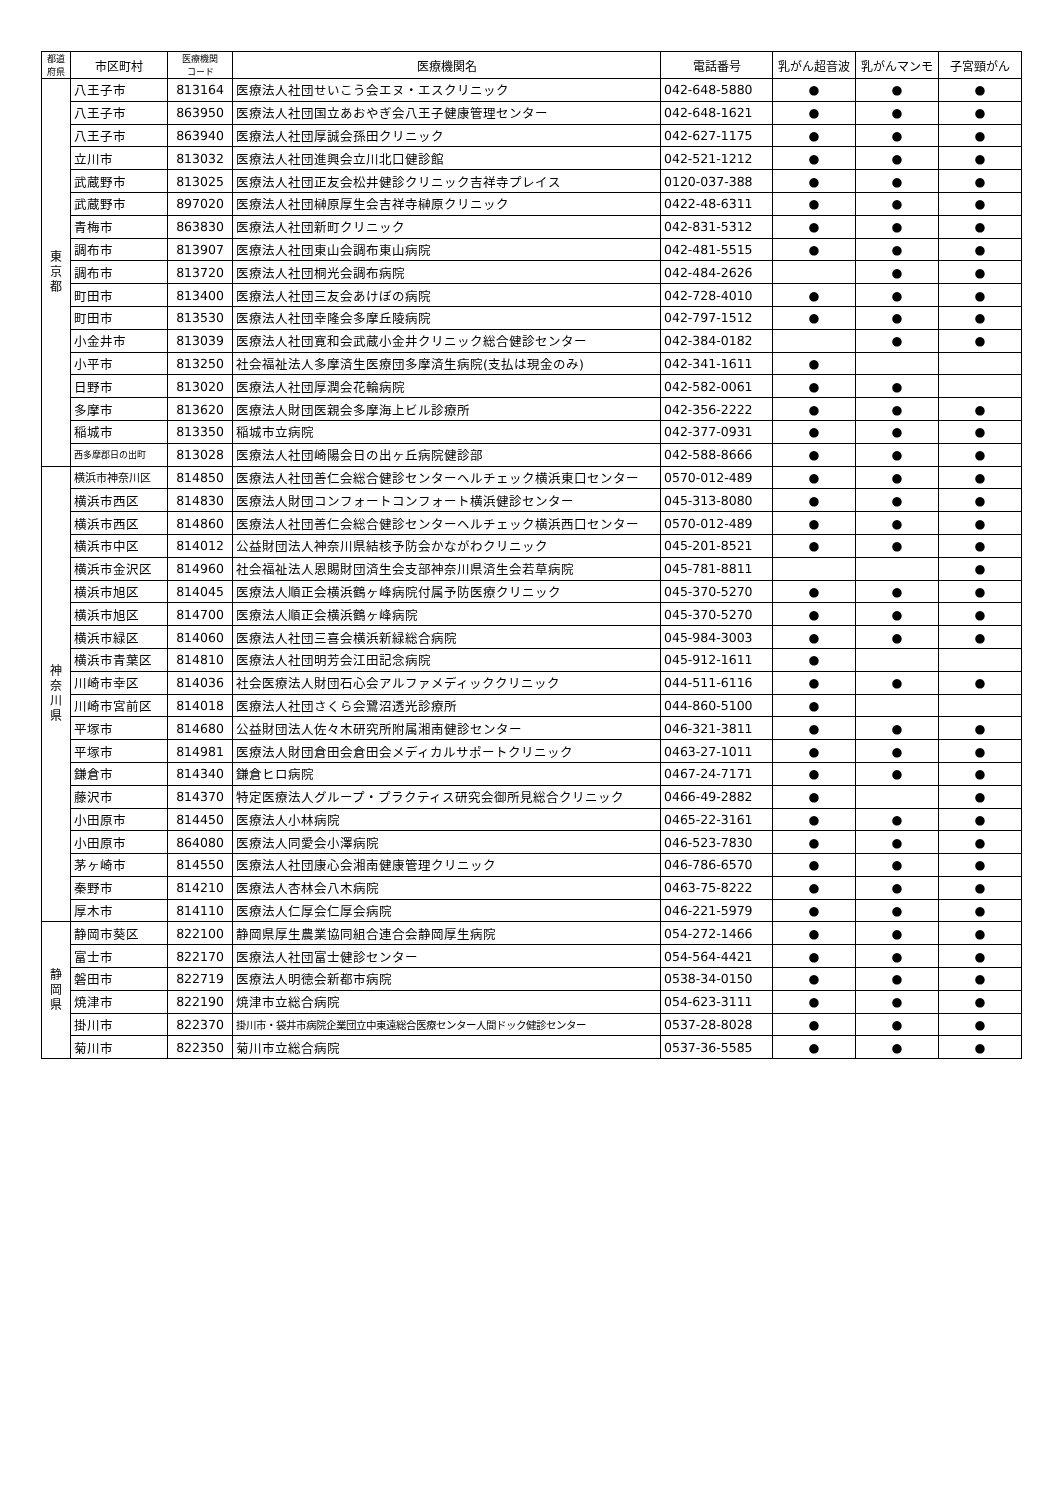| 都道 府県 | 市区町村 | 医療機関 コード | 医療機関名 | 電話番号 | 乳がん超音波 | 乳がんマンモ | 子宮頸がん |
| --- | --- | --- | --- | --- | --- | --- | --- |
| 東 京 都 | 八王子市 | 813164 | 医療法人社団せいこう会エヌ・エスクリニック | 042-648-5880 | ● | ● | ● |
| | 八王子市 | 863950 | 医療法人社団国立あおやぎ会八王子健康管理センター | 042-648-1621 | ● | ● | ● |
| | 八王子市 | 863940 | 医療法人社団厚誠会孫田クリニック | 042-627-1175 | ● | ● | ● |
| | 立川市 | 813032 | 医療法人社団進興会立川北口健診館 | 042-521-1212 | ● | ● | ● |
| | 武蔵野市 | 813025 | 医療法人社団正友会松井健診クリニック吉祥寺プレイス | 0120-037-388 | ● | ● | ● |
| | 武蔵野市 | 897020 | 医療法人社団榊原厚生会吉祥寺榊原クリニック | 0422-48-6311 | ● | ● | ● |
| | 青梅市 | 863830 | 医療法人社団新町クリニック | 042-831-5312 | ● | ● | ● |
| | 調布市 | 813907 | 医療法人社団東山会調布東山病院 | 042-481-5515 | ● | ● | ● |
| | 調布市 | 813720 | 医療法人社団桐光会調布病院 | 042-484-2626 | | ● | ● |
| | 町田市 | 813400 | 医療法人社団三友会あけぼの病院 | 042-728-4010 | ● | ● | ● |
| | 町田市 | 813530 | 医療法人社団幸隆会多摩丘陵病院 | 042-797-1512 | ● | ● | ● |
| | 小金井市 | 813039 | 医療法人社団寛和会武蔵小金井クリニック総合健診センター | 042-384-0182 | | ● | ● |
| | 小平市 | 813250 | 社会福祉法人多摩済生医療団多摩済生病院(支払は現金のみ) | 042-341-1611 | ● | | |
| | 日野市 | 813020 | 医療法人社団厚潤会花輪病院 | 042-582-0061 | ● | ● | |
| | 多摩市 | 813620 | 医療法人財団医親会多摩海上ビル診療所 | 042-356-2222 | ● | ● | ● |
| | 稲城市 | 813350 | 稲城市立病院 | 042-377-0931 | ● | ● | ● |
| | 西多摩郡日の出町 | 813028 | 医療法人社団崎陽会日の出ヶ丘病院健診部 | 042-588-8666 | ● | ● | ● |
| 神 奈 川 県 | 横浜市神奈川区 | 814850 | 医療法人社団善仁会総合健診センターヘルチェック横浜東口センター | 0570-012-489 | ● | ● | ● |
| | 横浜市西区 | 814830 | 医療法人財団コンフォートコンフォート横浜健診センター | 045-313-8080 | ● | ● | ● |
| | 横浜市西区 | 814860 | 医療法人社団善仁会総合健診センターヘルチェック横浜西口センター | 0570-012-489 | ● | ● | ● |
| | 横浜市中区 | 814012 | 公益財団法人神奈川県結核予防会かながわクリニック | 045-201-8521 | ● | ● | ● |
| | 横浜市金沢区 | 814960 | 社会福祉法人恩賜財団済生会支部神奈川県済生会若草病院 | 045-781-8811 | | | ● |
| | 横浜市旭区 | 814045 | 医療法人順正会横浜鶴ヶ峰病院付属予防医療クリニック | 045-370-5270 | ● | ● | ● |
| | 横浜市旭区 | 814700 | 医療法人順正会横浜鶴ヶ峰病院 | 045-370-5270 | ● | ● | ● |
| | 横浜市緑区 | 814060 | 医療法人社団三喜会横浜新緑総合病院 | 045-984-3003 | ● | ● | ● |
| | 横浜市青葉区 | 814810 | 医療法人社団明芳会江田記念病院 | 045-912-1611 | ● | | |
| | 川崎市幸区 | 814036 | 社会医療法人財団石心会アルファメディッククリニック | 044-511-6116 | ● | ● | ● |
| | 川崎市宮前区 | 814018 | 医療法人社団さくら会鷺沼透光診療所 | 044-860-5100 | ● | | |
| | 平塚市 | 814680 | 公益財団法人佐々木研究所附属湘南健診センター | 046-321-3811 | ● | ● | ● |
| | 平塚市 | 814981 | 医療法人財団倉田会倉田会メディカルサポートクリニック | 0463-27-1011 | ● | ● | ● |
| | 鎌倉市 | 814340 | 鎌倉ヒロ病院 | 0467-24-7171 | ● | ● | ● |
| | 藤沢市 | 814370 | 特定医療法人グループ・プラクティス研究会御所見総合クリニック | 0466-49-2882 | ● | | ● |
| | 小田原市 | 814450 | 医療法人小林病院 | 0465-22-3161 | ● | ● | ● |
| | 小田原市 | 864080 | 医療法人同愛会小澤病院 | 046-523-7830 | ● | ● | ● |
| | 茅ヶ崎市 | 814550 | 医療法人社団康心会湘南健康管理クリニック | 046-786-6570 | ● | ● | ● |
| | 秦野市 | 814210 | 医療法人杏林会八木病院 | 0463-75-8222 | ● | ● | ● |
| | 厚木市 | 814110 | 医療法人仁厚会仁厚会病院 | 046-221-5979 | ● | ● | ● |
| 静 岡 県 | 静岡市葵区 | 822100 | 静岡県厚生農業協同組合連合会静岡厚生病院 | 054-272-1466 | ● | ● | ● |
| | 富士市 | 822170 | 医療法人社団富士健診センター | 054-564-4421 | ● | ● | ● |
| | 磐田市 | 822719 | 医療法人明徳会新都市病院 | 0538-34-0150 | ● | ● | ● |
| | 焼津市 | 822190 | 焼津市立総合病院 | 054-623-3111 | ● | ● | ● |
| | 掛川市 | 822370 | 掛川市・袋井市病院企業団立中東遠総合医療センター人間ドック健診センター | 0537-28-8028 | ● | ● | ● |
| | 菊川市 | 822350 | 菊川市立総合病院 | 0537-36-5585 | ● | ● | ● |